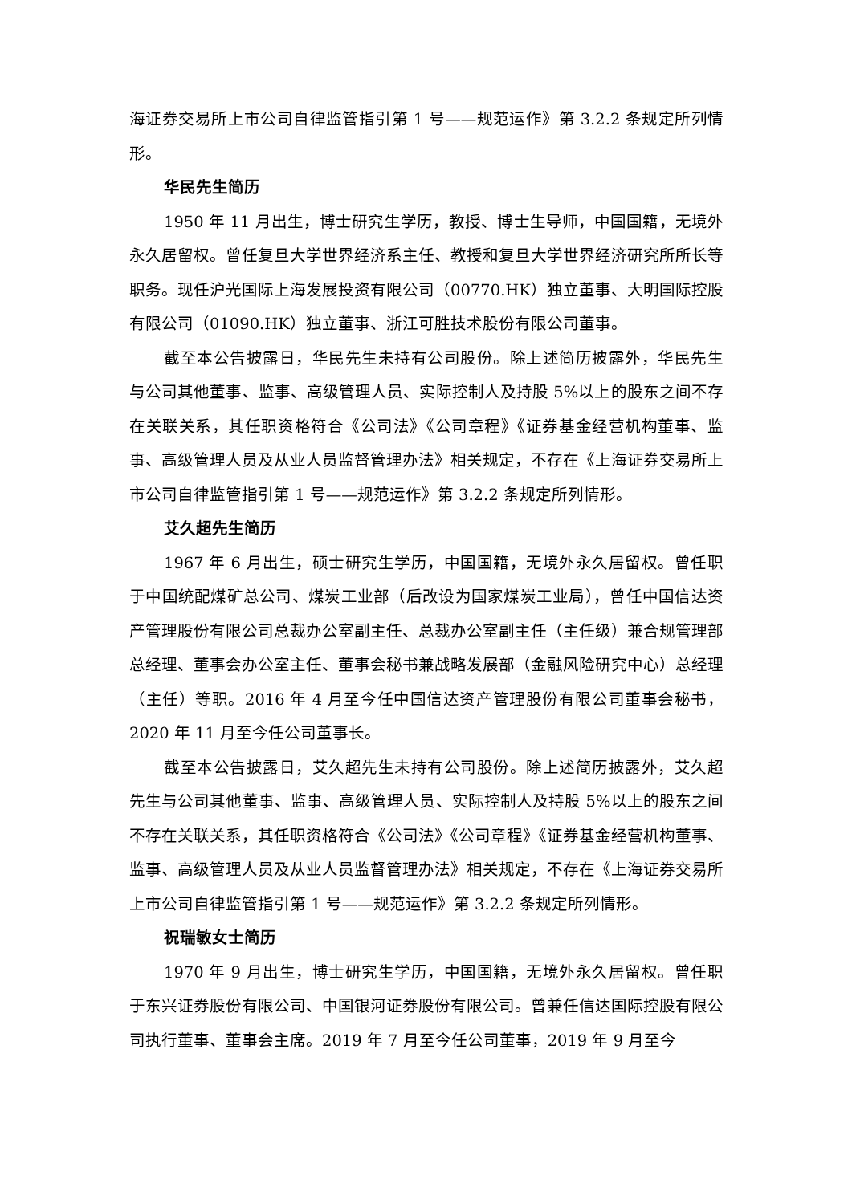海证券交易所上市公司自律监管指引第 1 号——规范运作》第 3.2.2 条规定所列情形。
华民先生简历
1950 年 11 月出生，博士研究生学历，教授、博士生导师，中国国籍，无境外永久居留权。曾任复旦大学世界经济系主任、教授和复旦大学世界经济研究所所长等职务。现任沪光国际上海发展投资有限公司（00770.HK）独立董事、大明国际控股有限公司（01090.HK）独立董事、浙江可胜技术股份有限公司董事。
截至本公告披露日，华民先生未持有公司股份。除上述简历披露外，华民先生与公司其他董事、监事、高级管理人员、实际控制人及持股 5%以上的股东之间不存在关联关系，其任职资格符合《公司法》《公司章程》《证券基金经营机构董事、监事、高级管理人员及从业人员监督管理办法》相关规定，不存在《上海证券交易所上市公司自律监管指引第 1 号——规范运作》第 3.2.2 条规定所列情形。
艾久超先生简历
1967 年 6 月出生，硕士研究生学历，中国国籍，无境外永久居留权。曾任职于中国统配煤矿总公司、煤炭工业部（后改设为国家煤炭工业局），曾任中国信达资产管理股份有限公司总裁办公室副主任、总裁办公室副主任（主任级）兼合规管理部总经理、董事会办公室主任、董事会秘书兼战略发展部（金融风险研究中心）总经理（主任）等职。2016 年 4 月至今任中国信达资产管理股份有限公司董事会秘书，2020 年 11 月至今任公司董事长。
截至本公告披露日，艾久超先生未持有公司股份。除上述简历披露外，艾久超先生与公司其他董事、监事、高级管理人员、实际控制人及持股 5%以上的股东之间不存在关联关系，其任职资格符合《公司法》《公司章程》《证券基金经营机构董事、监事、高级管理人员及从业人员监督管理办法》相关规定，不存在《上海证券交易所上市公司自律监管指引第 1 号——规范运作》第 3.2.2 条规定所列情形。
祝瑞敏女士简历
1970 年 9 月出生，博士研究生学历，中国国籍，无境外永久居留权。曾任职于东兴证券股份有限公司、中国银河证券股份有限公司。曾兼任信达国际控股有限公司执行董事、董事会主席。2019 年 7 月至今任公司董事，2019 年 9 月至今